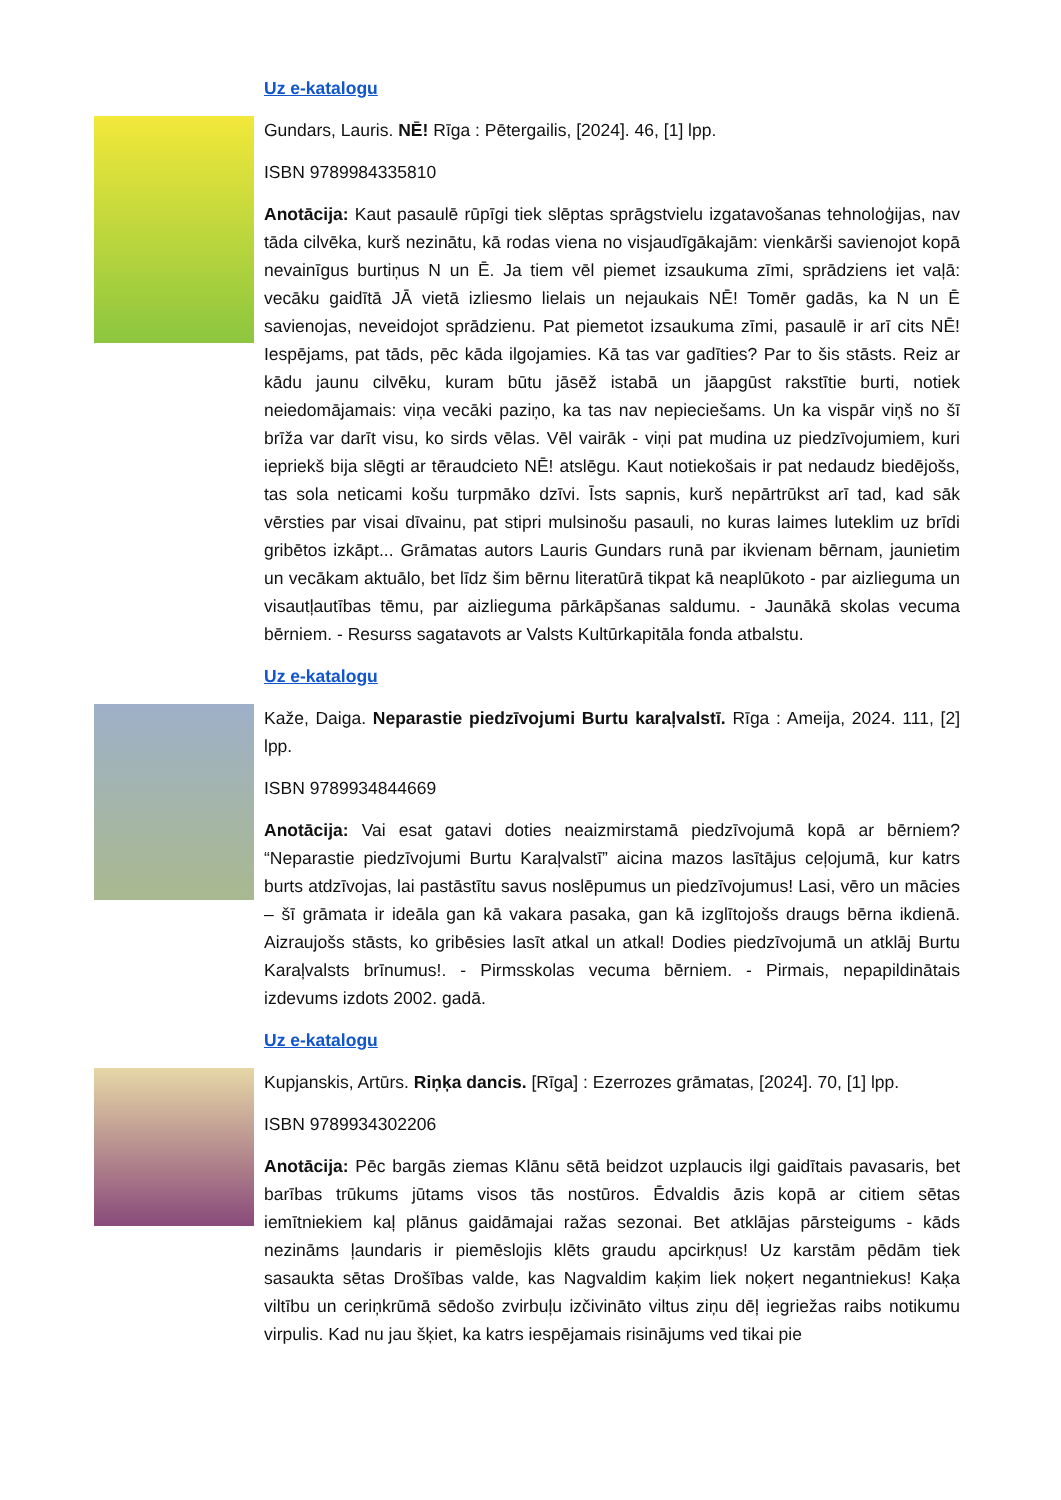Uz e-katalogu
Gundars, Lauris. NĒ! Rīga : Pētergailis, [2024]. 46, [1] lpp.
ISBN 9789984335810
Anotācija: Kaut pasaulē rūpīgi tiek slēptas sprāgstvielu izgatavošanas tehnoloģijas, nav tāda cilvēka, kurš nezinātu, kā rodas viena no visjaudīgākajām: vienkārši savienojot kopā nevainīgus burtiņus N un Ē. Ja tiem vēl piemet izsaukuma zīmi, sprādziens iet vaļā: vecāku gaidītā JĀ vietā izliesmo lielais un nejaukais NĒ! Tomēr gadās, ka N un Ē savienojas, neveidojot sprādzienu. Pat piemetot izsaukuma zīmi, pasaulē ir arī cits NĒ! Iespējams, pat tāds, pēc kāda ilgojamies. Kā tas var gadīties? Par to šis stāsts. Reiz ar kādu jaunu cilvēku, kuram būtu jāsēž istabā un jāapgūst rakstītie burti, notiek neiedomājamais: viņa vecāki paziņo, ka tas nav nepieciešams. Un ka vispār viņš no šī brīža var darīt visu, ko sirds vēlas. Vēl vairāk - viņi pat mudina uz piedzīvojumiem, kuri iepriekš bija slēgti ar tēraudcieto NĒ! atslēgu. Kaut notiekošais ir pat nedaudz biedējošs, tas sola neticami košu turpmāko dzīvi. Īsts sapnis, kurš nepārtrūkst arī tad, kad sāk vērsties par visai dīvainu, pat stipri mulsinošu pasauli, no kuras laimes luteklim uz brīdi gribētos izkāpt... Grāmatas autors Lauris Gundars runā par ikvienam bērnam, jaunietim un vecākam aktuālo, bet līdz šim bērnu literatūrā tikpat kā neaplūkoto - par aizlieguma un visautļautības tēmu, par aizlieguma pārkāpšanas saldumu. - Jaunākā skolas vecuma bērniem. - Resurss sagatavots ar Valsts Kultūrkapitāla fonda atbalstu.
Uz e-katalogu
Kaže, Daiga. Neparastie piedzīvojumi Burtu karaļvalstī. Rīga : Ameija, 2024. 111, [2] lpp.
ISBN 9789934844669
Anotācija: Vai esat gatavi doties neaizmirstamā piedzīvojumā kopā ar bērniem? “Neparastie piedzīvojumi Burtu Karaļvalstī” aicina mazos lasītājus ceļojumā, kur katrs burts atdzīvojas, lai pastāstītu savus noslēpumus un piedzīvojumus! Lasi, vēro un mācies – šī grāmata ir ideāla gan kā vakara pasaka, gan kā izglītojošs draugs bērna ikdienā. Aizraujošs stāsts, ko gribēsies lasīt atkal un atkal! Dodies piedzīvojumā un atklāj Burtu Karaļvalsts brīnumus!. - Pirmsskolas vecuma bērniem. - Pirmais, nepapildinātais izdevums izdots 2002. gadā.
Uz e-katalogu
Kupjanskis, Artūrs. Riņķa dancis. [Rīga] : Ezerrozes grāmatas, [2024]. 70, [1] lpp.
ISBN 9789934302206
Anotācija: Pēc bargās ziemas Klānu sētā beidzot uzplaucis ilgi gaidītais pavasaris, bet barības trūkums jūtams visos tās nostūros. Ēdvaldis āzis kopā ar citiem sētas iemītniekiem kaļ plānus gaidāmajai ražas sezonai. Bet atklājas pārsteigums - kāds nezināms ļaundaris ir piemēslojis klēts graudu apcirkņus! Uz karstām pēdām tiek sasaukta sētas Drošības valde, kas Nagvaldim kaķim liek noķert negantniekus! Kaķa viltību un ceriņkrūmā sēdošo zvirbuļu izčivināto viltus ziņu dēļ iegriežas raibs notikumu virpulis. Kad nu jau šķiet, ka katrs iespējamais risinājums ved tikai pie